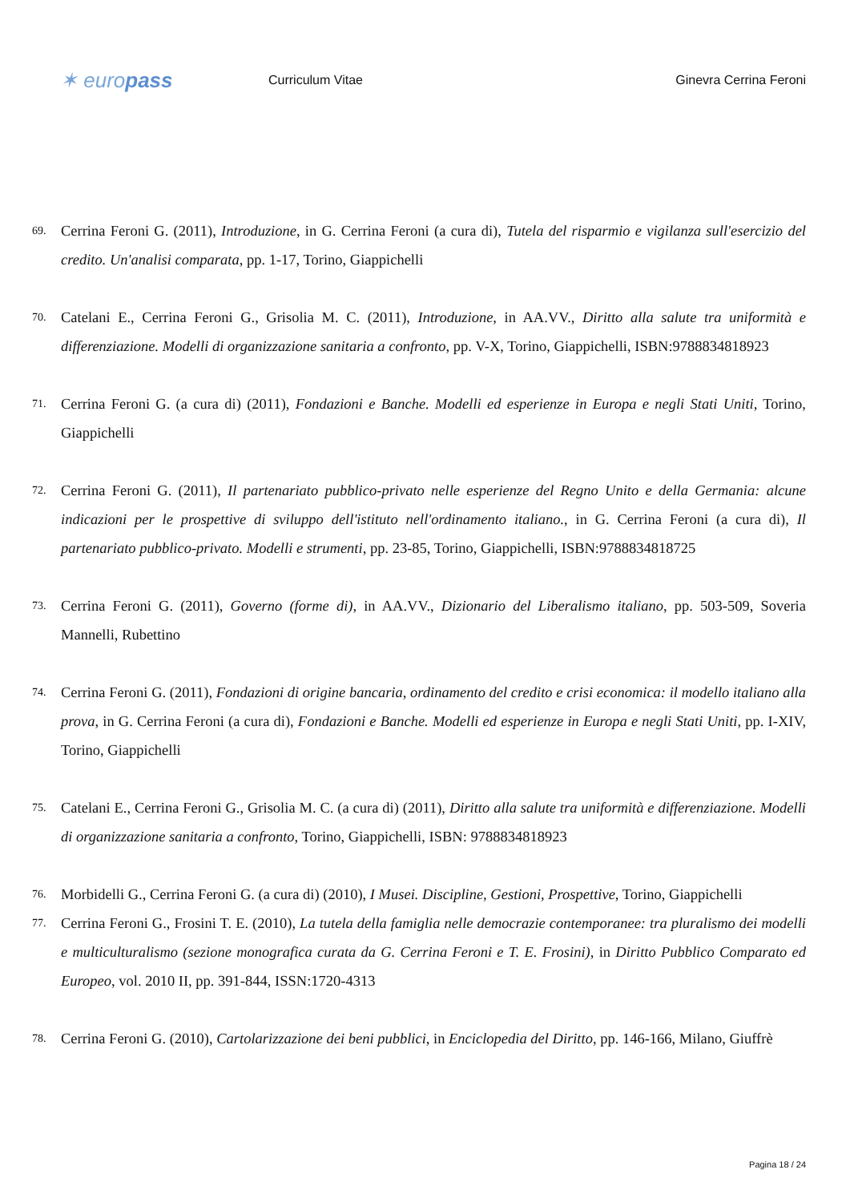✶ europass
Curriculum Vitae Ginevra Cerrina Feroni
69. Cerrina Feroni G. (2011), Introduzione, in G. Cerrina Feroni (a cura di), Tutela del risparmio e vigilanza sull'esercizio del credito. Un'analisi comparata, pp. 1-17, Torino, Giappichelli
70. Catelani E., Cerrina Feroni G., Grisolia M. C. (2011), Introduzione, in AA.VV., Diritto alla salute tra uniformità e differenziazione. Modelli di organizzazione sanitaria a confronto, pp. V-X, Torino, Giappichelli, ISBN:9788834818923
71. Cerrina Feroni G. (a cura di) (2011), Fondazioni e Banche. Modelli ed esperienze in Europa e negli Stati Uniti, Torino, Giappichelli
72. Cerrina Feroni G. (2011), Il partenariato pubblico-privato nelle esperienze del Regno Unito e della Germania: alcune indicazioni per le prospettive di sviluppo dell'istituto nell'ordinamento italiano., in G. Cerrina Feroni (a cura di), Il partenariato pubblico-privato. Modelli e strumenti, pp. 23-85, Torino, Giappichelli, ISBN:9788834818725
73. Cerrina Feroni G. (2011), Governo (forme di), in AA.VV., Dizionario del Liberalismo italiano, pp. 503-509, Soveria Mannelli, Rubettino
74. Cerrina Feroni G. (2011), Fondazioni di origine bancaria, ordinamento del credito e crisi economica: il modello italiano alla prova, in G. Cerrina Feroni (a cura di), Fondazioni e Banche. Modelli ed esperienze in Europa e negli Stati Uniti, pp. I-XIV, Torino, Giappichelli
75. Catelani E., Cerrina Feroni G., Grisolia M. C. (a cura di) (2011), Diritto alla salute tra uniformità e differenziazione. Modelli di organizzazione sanitaria a confronto, Torino, Giappichelli, ISBN: 9788834818923
76. Morbidelli G., Cerrina Feroni G. (a cura di) (2010), I Musei. Discipline, Gestioni, Prospettive, Torino, Giappichelli
77. Cerrina Feroni G., Frosini T. E. (2010), La tutela della famiglia nelle democrazie contemporanee: tra pluralismo dei modelli e multiculturalismo (sezione monografica curata da G. Cerrina Feroni e T. E. Frosini), in Diritto Pubblico Comparato ed Europeo, vol. 2010 II, pp. 391-844, ISSN:1720-4313
78. Cerrina Feroni G. (2010), Cartolarizzazione dei beni pubblici, in Enciclopedia del Diritto, pp. 146-166, Milano, Giuffrè
Pagina 18 / 24